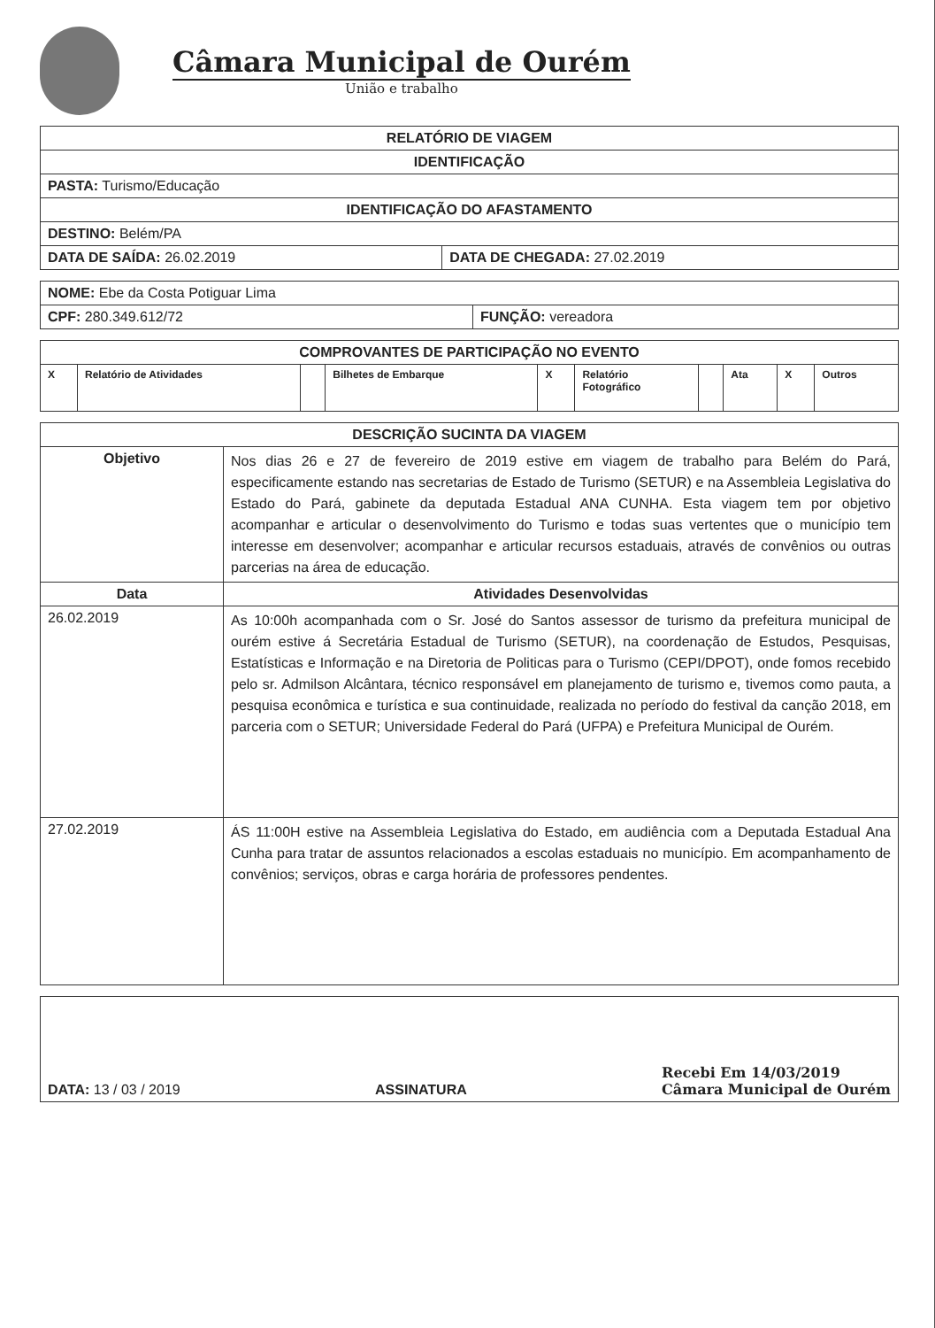Câmara Municipal de Ourém
União e trabalho
| RELATÓRIO DE VIAGEM | |
| --- | --- |
| IDENTIFICAÇÃO | |
| PASTA: Turismo/Educação | |
| IDENTIFICAÇÃO DO AFASTAMENTO | |
| DESTINO: Belém/PA | |
| DATA DE SAÍDA: 26.02.2019 | DATA DE CHEGADA: 27.02.2019 |
| NOME: Ebe da Costa Potiguar Lima | |
| CPF: 280.349.612/72 | FUNÇÃO: vereadora |
| COMPROVANTES DE PARTICIPAÇÃO NO EVENTO | | | | | | | | | |
| --- | --- | --- | --- | --- | --- | --- | --- | --- | --- |
| X | Relatório de Atividades | | Bilhetes de Embarque | X | Relatório Fotográfico | | Ata | X | Outros |
| DESCRIÇÃO SUCINTA DA VIAGEM | |
| --- | --- |
| Objetivo | Nos dias 26 e 27 de fevereiro de 2019 estive em viagem de trabalho para Belém do Pará, especificamente estando nas secretarias de Estado de Turismo (SETUR) e na Assembleia Legislativa do Estado do Pará, gabinete da deputada Estadual ANA CUNHA. Esta viagem tem por objetivo acompanhar e articular o desenvolvimento do Turismo e todas suas vertentes que o município tem interesse em desenvolver; acompanhar e articular recursos estaduais, através de convênios ou outras parcerias na área de educação. |
| Data | Atividades Desenvolvidas |
| 26.02.2019 | As 10:00h acompanhada com o Sr. José do Santos assessor de turismo da prefeitura municipal de ourém estive á Secretária Estadual de Turismo (SETUR), na coordenação de Estudos, Pesquisas, Estatísticas e Informação e na Diretoria de Politicas para o Turismo (CEPI/DPOT), onde fomos recebido pelo sr. Admilson Alcântara, técnico responsável em planejamento de turismo e, tivemos como pauta, a pesquisa econômica e turística e sua continuidade, realizada no período do festival da canção 2018, em parceria com o SETUR; Universidade Federal do Pará (UFPA) e Prefeitura Municipal de Ourém. |
| 27.02.2019 | ÁS 11:00H estive na Assembleia Legislativa do Estado, em audiência com a Deputada Estadual Ana Cunha para tratar de assuntos relacionados a escolas estaduais no município. Em acompanhamento de convênios; serviços, obras e carga horária de professores pendentes. |
| DATA: 13 / 03 / 2019 ASSINATURA Recebi Em 14/03/2019 Câmara Municipal de Ourém |